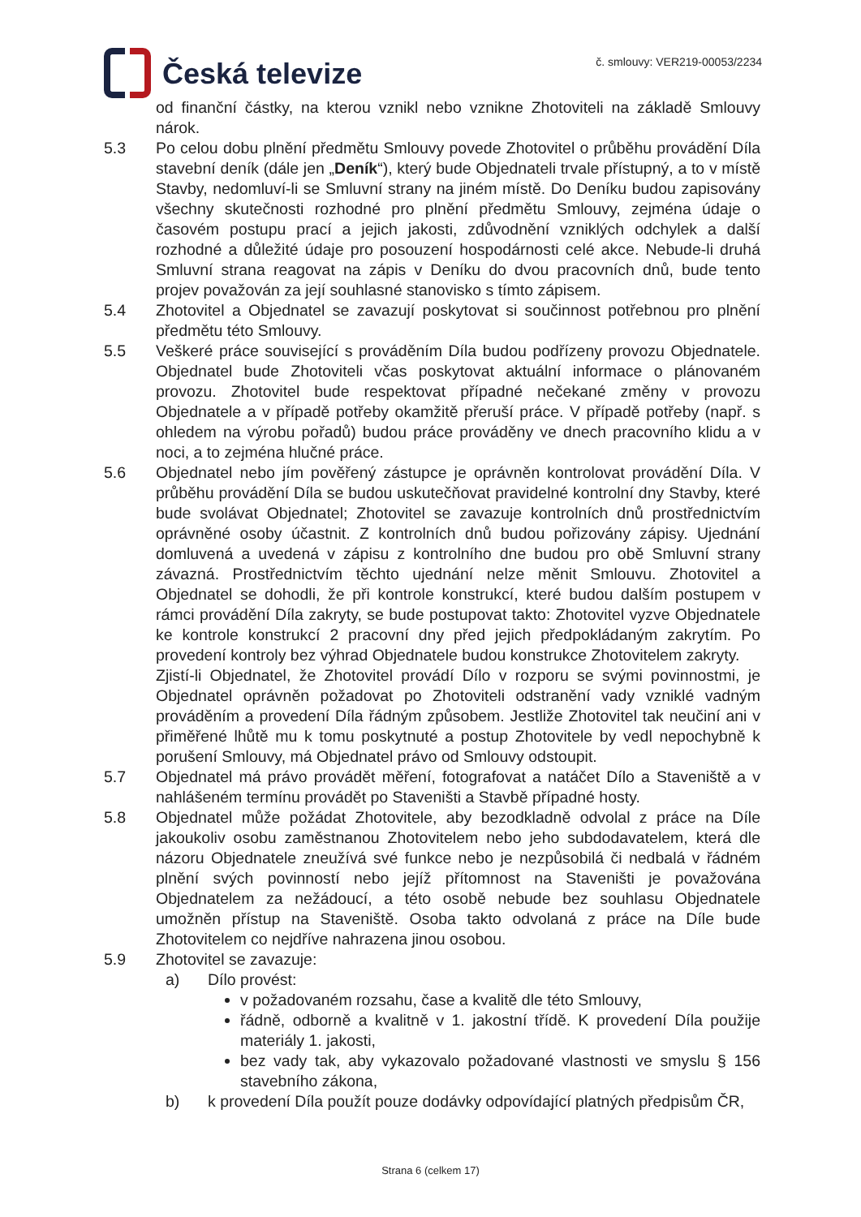Česká televize
č. smlouvy: VER219-00053/2234
od finanční částky, na kterou vznikl nebo vznikne Zhotoviteli na základě Smlouvy nárok.
5.3 Po celou dobu plnění předmětu Smlouvy povede Zhotovitel o průběhu provádění Díla stavební deník (dále jen „Deník“), který bude Objednateli trvale přístupný, a to v místě Stavby, nedomluví-li se Smluvní strany na jiném místě. Do Deníku budou zapisovány všechny skutečnosti rozhodné pro plnění předmětu Smlouvy, zejména údaje o časovém postupu prací a jejich jakosti, zdůvodnění vzniklých odchylek a další rozhodné a důležité údaje pro posouzení hospodárnosti celé akce. Nebude-li druhá Smluvní strana reagovat na zápis v Deníku do dvou pracovních dnů, bude tento projev považován za její souhlasné stanovisko s tímto zápisem.
5.4 Zhotovitel a Objednatel se zavazují poskytovat si součinnost potřebnou pro plnění předmětu této Smlouvy.
5.5 Veškeré práce související s prováděním Díla budou podřízeny provozu Objednatele. Objednatel bude Zhotoviteli včas poskytovat aktuální informace o plánovaném provozu. Zhotovitel bude respektovat případné nečekané změny v provozu Objednatele a v případě potřeby okamžitě přeruší práce. V případě potřeby (např. s ohledem na výrobu pořadů) budou práce prováděny ve dnech pracovního klidu a v noci, a to zejména hlučné práce.
5.6 Objednatel nebo jím pověřený zástupce je oprávněn kontrolovat provádění Díla. V průběhu provádění Díla se budou uskutečňovat pravidelné kontrolní dny Stavby, které bude svolávat Objednatel; Zhotovitel se zavazuje kontrolních dnů prostřednictvím oprávněné osoby účastnit. Z kontrolních dnů budou pořizovány zápisy. Ujednání domluvená a uvedená v zápisu z kontrolního dne budou pro obě Smluvní strany závazná. Prostřednictvím těchto ujednání nelze měnit Smlouvu. Zhotovitel a Objednatel se dohodli, že při kontrole konstrukcí, které budou dalším postupem v rámci provádění Díla zakryty, se bude postupovat takto: Zhotovitel vyzve Objednatele ke kontrole konstrukcí 2 pracovní dny před jejich předpokládaným zakrytím. Po provedení kontroly bez výhrad Objednatele budou konstrukce Zhotovitelem zakryty.
Zjistí-li Objednatel, že Zhotovitel provádí Dílo v rozporu se svými povinnostmi, je Objednatel oprávněn požadovat po Zhotoviteli odstranění vady vzniklé vadným prováděním a provedení Díla řádným způsobem. Jestliže Zhotovitel tak neučiní ani v přiměřené lhůtě mu k tomu poskytnuté a postup Zhotovitele by vedl nepochybně k porušení Smlouvy, má Objednatel právo od Smlouvy odstoupit.
5.7 Objednatel má právo provádět měření, fotografovat a natáčet Dílo a Staveniště a v nahlášeném termínu provádět po Staveništi a Stavbě případné hosty.
5.8 Objednatel může požádat Zhotovitele, aby bezodkladně odvolal z práce na Díle jakoukoliv osobu zaměstnanou Zhotovitelem nebo jeho subdodavatelem, která dle názoru Objednatele zneužívá své funkce nebo je nezpůsobilá či nedbalá v řádném plnění svých povinností nebo jejíž přítomnost na Staveništi je považována Objednatelem za nežádoucí, a této osobě nebude bez souhlasu Objednatele umožněn přístup na Staveniště. Osoba takto odvolaná z práce na Díle bude Zhotovitelem co nejdříve nahrazena jinou osobou.
5.9 Zhotovitel se zavazuje:
a) Dílo provést:
v požadovaném rozsahu, čase a kvalitě dle této Smlouvy,
řádně, odborně a kvalitně v 1. jakostní třídě. K provedení Díla použije materiály 1. jakosti,
bez vady tak, aby vykazovalo požadované vlastnosti ve smyslu § 156 stavebního zákona,
b) k provedení Díla použít pouze dodávky odpovídající platných předpisům ČR,
Strana 6 (celkem 17)